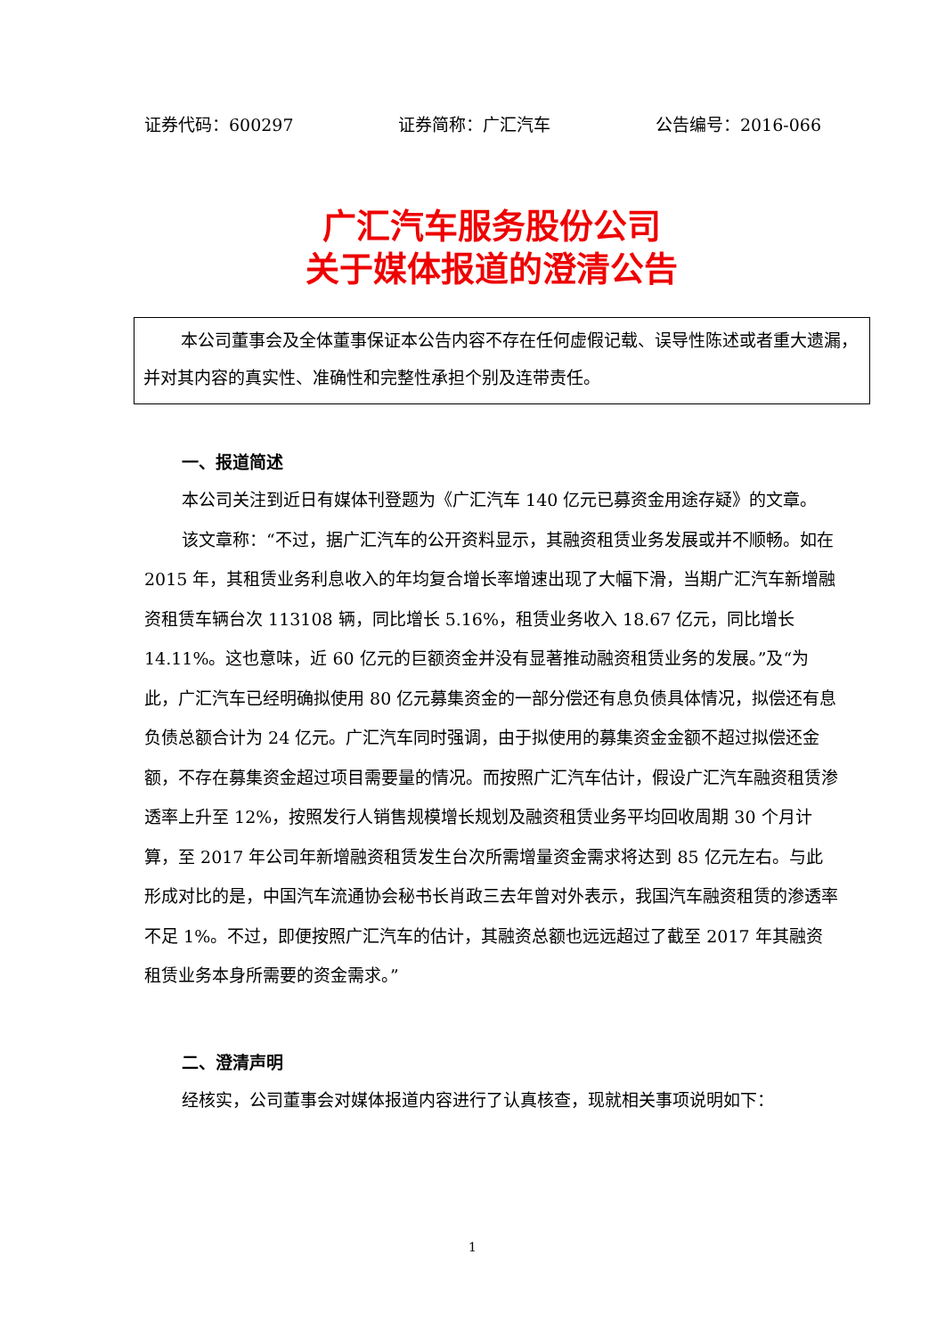证券代码：600297 证券简称：广汇汽车 公告编号：2016-066
广汇汽车服务股份公司
关于媒体报道的澄清公告
本公司董事会及全体董事保证本公告内容不存在任何虚假记载、误导性陈述或者重大遗漏，并对其内容的真实性、准确性和完整性承担个别及连带责任。
一、报道简述
本公司关注到近日有媒体刊登题为《广汇汽车 140 亿元已募资金用途存疑》的文章。
该文章称：“不过，据广汇汽车的公开资料显示，其融资租赁业务发展或并不顺畅。如在 2015 年，其租赁业务利息收入的年均复合增长率增速出现了大幅下滑，当期广汇汽车新增融资租赁车辆台次 113108 辆，同比增长 5.16%，租赁业务收入 18.67 亿元，同比增长 14.11%。这也意味，近 60 亿元的巨额资金并没有显著推动融资租赁业务的发展。”及“为此，广汇汽车已经明确拟使用 80 亿元募集资金的一部分偿还有息负债具体情况，拟偿还有息负债总额合计为 24 亿元。广汇汽车同时强调，由于拟使用的募集资金金额不超过拟偿还金额，不存在募集资金超过项目需要量的情况。而按照广汇汽车估计，假设广汇汽车融资租赁渗透率上升至 12%，按照发行人销售规模增长规划及融资租赁业务平均回收周期 30 个月计算，至 2017 年公司年新增融资租赁发生台次所需增量资金需求将达到 85 亿元左右。与此形成对比的是，中国汽车流通协会秘书长肖政三去年曾对外表示，我国汽车融资租赁的渗透率不足 1%。不过，即便按照广汇汽车的估计，其融资总额也远远超过了截至 2017 年其融资租赁业务本身所需要的资金需求。”
二、澄清声明
经核实，公司董事会对媒体报道内容进行了认真核查，现就相关事项说明如下：
1